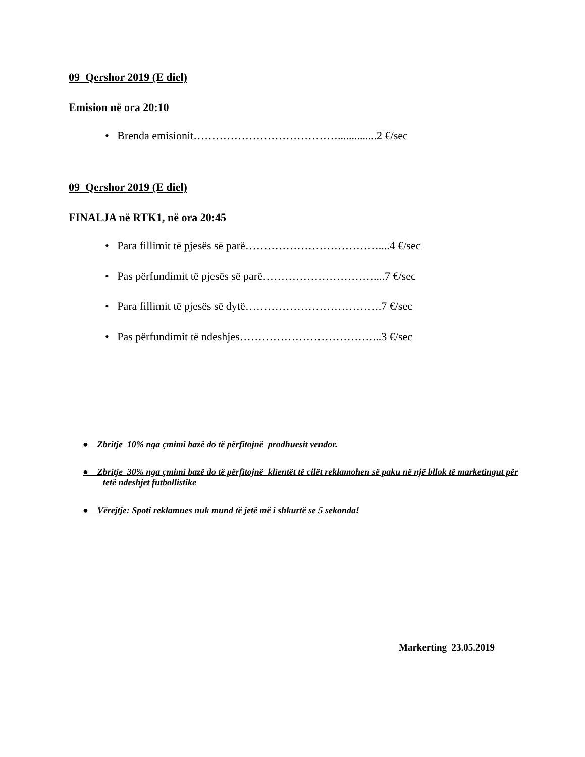09 Qershor 2019 (E diel)
Emision në ora 20:10
• Brenda emisionit…………………………………..............2 €/sec
09 Qershor 2019 (E diel)
FINALJA në RTK1, në ora 20:45
• Para fillimit të pjesës së parë………………………………....4 €/sec
• Pas përfundimit të pjesës së parë…………………………....7 €/sec
• Para fillimit të pjesës së dytë……………………………….7 €/sec
• Pas përfundimit të ndeshjes………………………………...3 €/sec
● Zbritje 10% nga çmimi bazë do të përfitojnë prodhuesit vendor.
● Zbritje 30% nga çmimi bazë do të përfitojnë klientët të cilët reklamohen së paku në një bllok të marketingut për tetë ndeshjet futbollistike
● Vërejtje: Spoti reklamues nuk mund të jetë më i shkurtë se 5 sekonda!
Markerting 23.05.2019